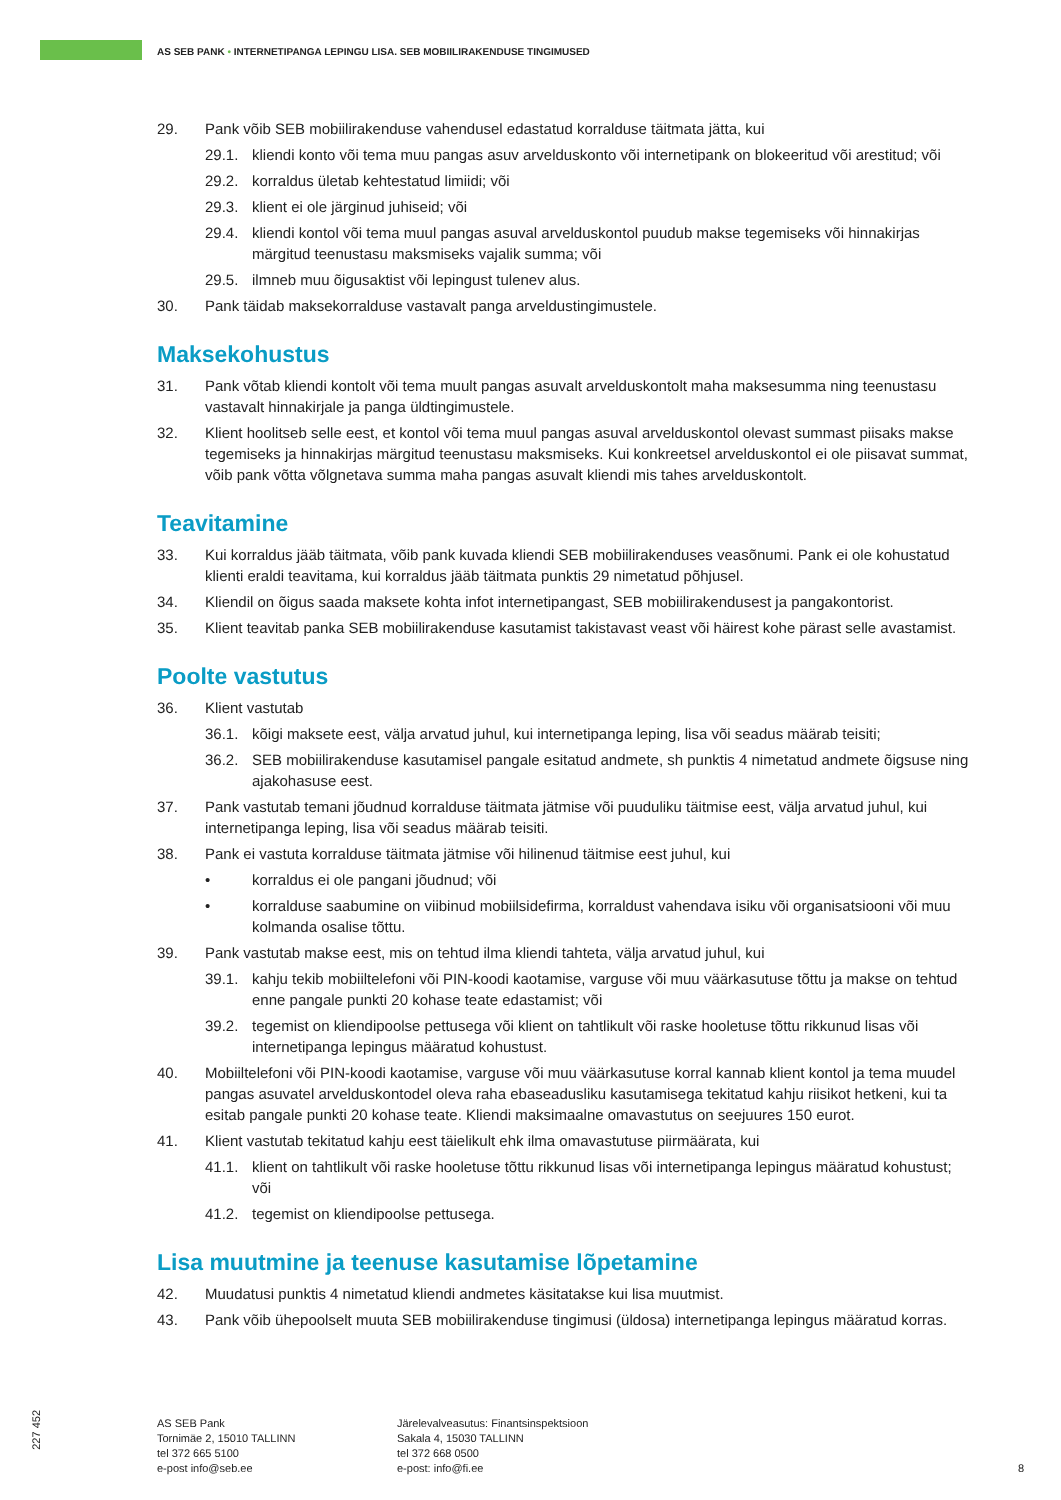AS SEB PANK • INTERNETIPANGA LEPINGU LISA. SEB MOBIILIRAKENDUSE TINGIMUSED
29. Pank võib SEB mobiilirakenduse vahendusel edastatud korralduse täitmata jätta, kui
29.1. kliendi konto või tema muu pangas asuv arvelduskonto või internetipank on blokeeritud või arestitud; või
29.2. korraldus ületab kehtestatud limiidi; või
29.3. klient ei ole järginud juhiseid; või
29.4. kliendi kontol või tema muul pangas asuval arvelduskontol puudub makse tegemiseks või hinnakirjas märgitud teenustasu maksmiseks vajalik summa; või
29.5. ilmneb muu õigusaktist või lepingust tulenev alus.
30. Pank täidab maksekorralduse vastavalt panga arveldustingimustele.
Maksekohustus
31. Pank võtab kliendi kontolt või tema muult pangas asuvalt arvelduskontolt maha maksesumma ning teenustasu vastavalt hinnakirjale ja panga üldtingimustele.
32. Klient hoolitseb selle eest, et kontol või tema muul pangas asuval arvelduskontol olevast summast piisaks makse tegemiseks ja hinnakirjas märgitud teenustasu maksmiseks. Kui konkreetsel arvelduskontol ei ole piisavat summat, võib pank võtta võlgnetava summa maha pangas asuvalt kliendi mis tahes arvelduskontolt.
Teavitamine
33. Kui korraldus jääb täitmata, võib pank kuvada kliendi SEB mobiilirakenduses veasõnumi. Pank ei ole kohustatud klienti eraldi teavitama, kui korraldus jääb täitmata punktis 29 nimetatud põhjusel.
34. Kliendil on õigus saada maksete kohta infot internetipangast, SEB mobiilirakendusest ja pangakontorist.
35. Klient teavitab panka SEB mobiilirakenduse kasutamist takistavast veast või häirest kohe pärast selle avastamist.
Poolte vastutus
36. Klient vastutab
36.1. kõigi maksete eest, välja arvatud juhul, kui internetipanga leping, lisa või seadus määrab teisiti;
36.2. SEB mobiilirakenduse kasutamisel pangale esitatud andmete, sh punktis 4 nimetatud andmete õigsuse ning ajakohasuse eest.
37. Pank vastutab temani jõudnud korralduse täitmata jätmise või puuduliku täitmise eest, välja arvatud juhul, kui internetipanga leping, lisa või seadus määrab teisiti.
38. Pank ei vastuta korralduse täitmata jätmise või hilinenud täitmise eest juhul, kui
• korraldus ei ole pangani jõudnud; või
• korralduse saabumine on viibinud mobiilsidefirma, korraldust vahendava isiku või organisatsiooni või muu kolmanda osalise tõttu.
39. Pank vastutab makse eest, mis on tehtud ilma kliendi tahteta, välja arvatud juhul, kui
39.1. kahju tekib mobiiltelefoni või PIN-koodi kaotamise, varguse või muu väärkasutuse tõttu ja makse on tehtud enne pangale punkti 20 kohase teate edastamist; või
39.2. tegemist on kliendipoolse pettusega või klient on tahtlikult või raske hooletuse tõttu rikkunud lisas või internetipanga lepingus määratud kohustust.
40. Mobiiltelefoni või PIN-koodi kaotamise, varguse või muu väärkasutuse korral kannab klient kontol ja tema muudel pangas asuvatel arvelduskontodel oleva raha ebaseadusliku kasutamisega tekitatud kahju riisikot hetkeni, kui ta esitab pangale punkti 20 kohase teate. Kliendi maksimaalne omavastutus on seejuures 150 eurot.
41. Klient vastutab tekitatud kahju eest täielikult ehk ilma omavastutuse piirmäärata, kui
41.1. klient on tahtlikult või raske hooletuse tõttu rikkunud lisas või internetipanga lepingus määratud kohustust; või
41.2. tegemist on kliendipoolse pettusega.
Lisa muutmine ja teenuse kasutamise lõpetamine
42. Muudatusi punktis 4 nimetatud kliendi andmetes käsitatakse kui lisa muutmist.
43. Pank võib ühepoolselt muuta SEB mobiilirakenduse tingimusi (üldosa) internetipanga lepingus määratud korras.
227 452
AS SEB Pank
Tornimäe 2, 15010 TALLINN
tel 372 665 5100
e-post info@seb.ee
Järelevalveasutus: Finantsinspektsioon
Sakala 4, 15030 TALLINN
tel 372 668 0500
e-post: info@fi.ee
8